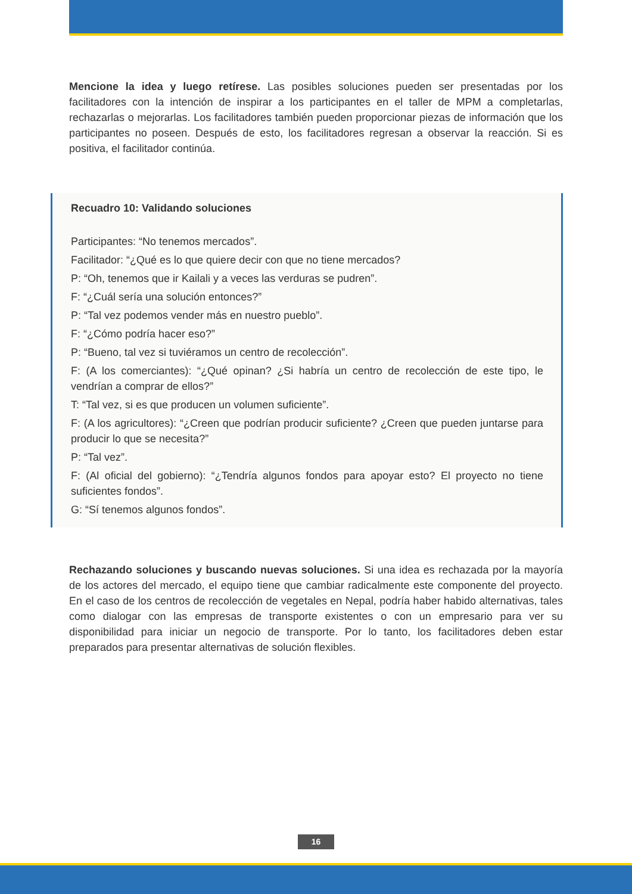Mencione la idea y luego retírese. Las posibles soluciones pueden ser presentadas por los facilitadores con la intención de inspirar a los participantes en el taller de MPM a completarlas, rechazarlas o mejorarlas. Los facilitadores también pueden proporcionar piezas de información que los participantes no poseen. Después de esto, los facilitadores regresan a observar la reacción. Si es positiva, el facilitador continúa.
Recuadro 10: Validando soluciones
Participantes: “No tenemos mercados”.
Facilitador: “¿Qué es lo que quiere decir con que no tiene mercados?
P: “Oh, tenemos que ir Kailali y a veces las verduras se pudren”.
F: “¿Cuál sería una solución entonces?”
P: “Tal vez podemos vender más en nuestro pueblo”.
F: “¿Cómo podría hacer eso?”
P: “Bueno, tal vez si tuviéramos un centro de recolección”.
F: (A los comerciantes): “¿Qué opinan? ¿Si habría un centro de recolección de este tipo, le vendrían a comprar de ellos?”
T: “Tal vez, si es que producen un volumen suficiente”.
F: (A los agricultores): “¿Creen que podrían producir suficiente? ¿Creen que pueden juntarse para producir lo que se necesita?”
P: “Tal vez”.
F: (Al oficial del gobierno): “¿Tendría algunos fondos para apoyar esto? El proyecto no tiene suficientes fondos”.
G: “Sí tenemos algunos fondos”.
Rechazando soluciones y buscando nuevas soluciones. Si una idea es rechazada por la mayoría de los actores del mercado, el equipo tiene que cambiar radicalmente este componente del proyecto. En el caso de los centros de recolección de vegetales en Nepal, podría haber habido alternativas, tales como dialogar con las empresas de transporte existentes o con un empresario para ver su disponibilidad para iniciar un negocio de transporte. Por lo tanto, los facilitadores deben estar preparados para presentar alternativas de solución flexibles.
16